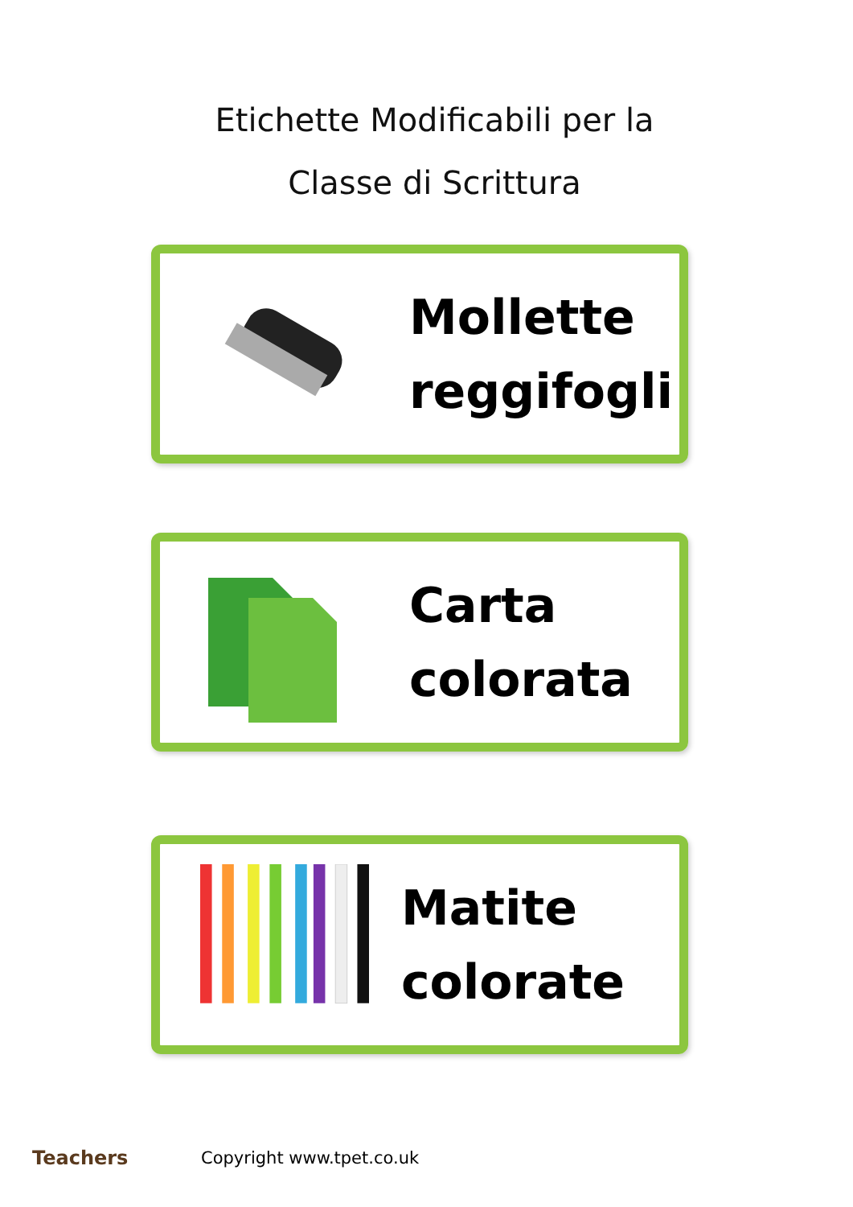Etichette Modificabili per la
Classe di Scrittura
Mollette
reggifogli
Carta
colorata
Matite
colorate
Teachers Copyright www.tpet.co.uk